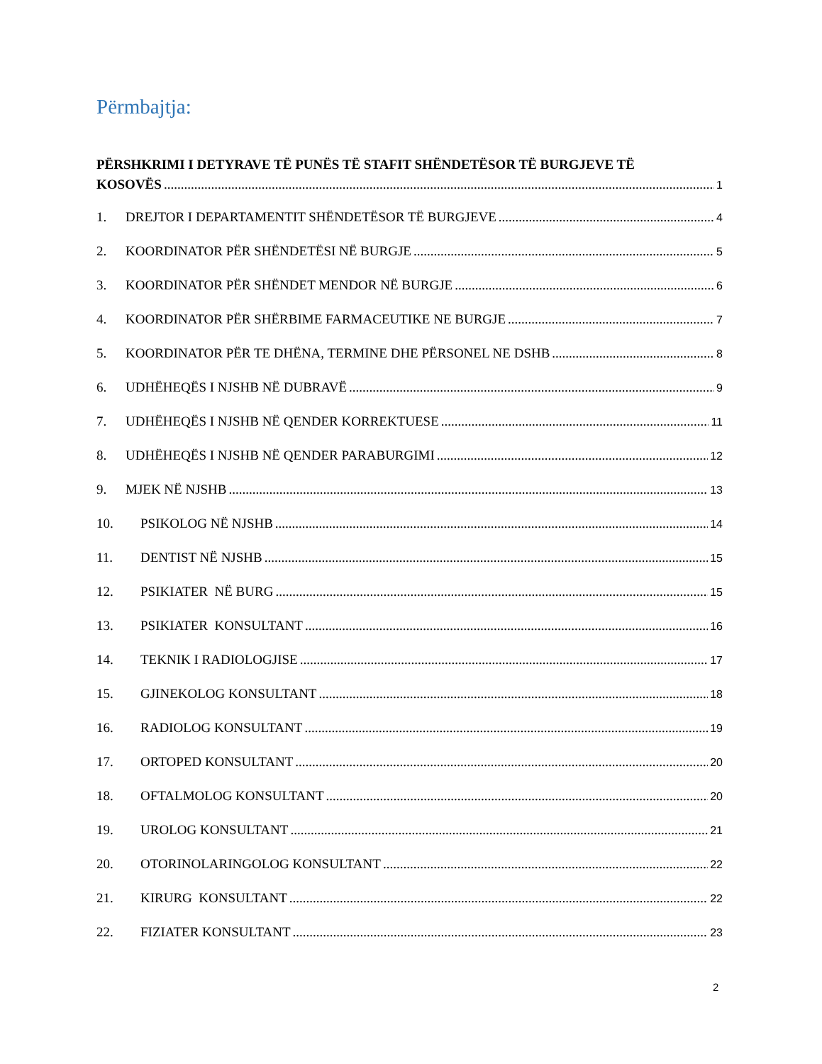Përmbajtja:
PËRSHKRIMI I DETYRAVE TË PUNËS TË STAFIT SHËNDETËSOR TË BURGJEVE TË
KOSOVËS 1
1. DREJTOR I DEPARTAMENTIT SHËNDETËSOR TË BURGJEVE 4
2. KOORDINATOR PËR SHËNDETËSI NË BURGJE 5
3. KOORDINATOR PËR SHËNDET MENDOR NË BURGJE 6
4. KOORDINATOR PËR SHËRBIME FARMACEUTIKE NE BURGJE 7
5. KOORDINATOR PËR TE DHËNA, TERMINE DHE PËRSONEL NE DSHB 8
6. UDHËHEQËS I NJSHB NË DUBRAVË 9
7. UDHËHEQËS I NJSHB NË QENDER KORREKTUESE 11
8. UDHËHEQËS I NJSHB NË QENDER PARABURGIMI 12
9. MJEK NË NJSHB 13
10. PSIKOLOG NË NJSHB 14
11. DENTIST NË NJSHB 15
12. PSIKIATER NË BURG 15
13. PSIKIATER KONSULTANT 16
14. TEKNIK I RADIOLOGJISE 17
15. GJINEKOLOG KONSULTANT 18
16. RADIOLOG KONSULTANT 19
17. ORTOPED KONSULTANT 20
18. OFTALMOLOG KONSULTANT 20
19. UROLOG KONSULTANT 21
20. OTORINOLARINGOLOG KONSULTANT 22
21. KIRURG KONSULTANT 22
22. FIZIATER KONSULTANT 23
2